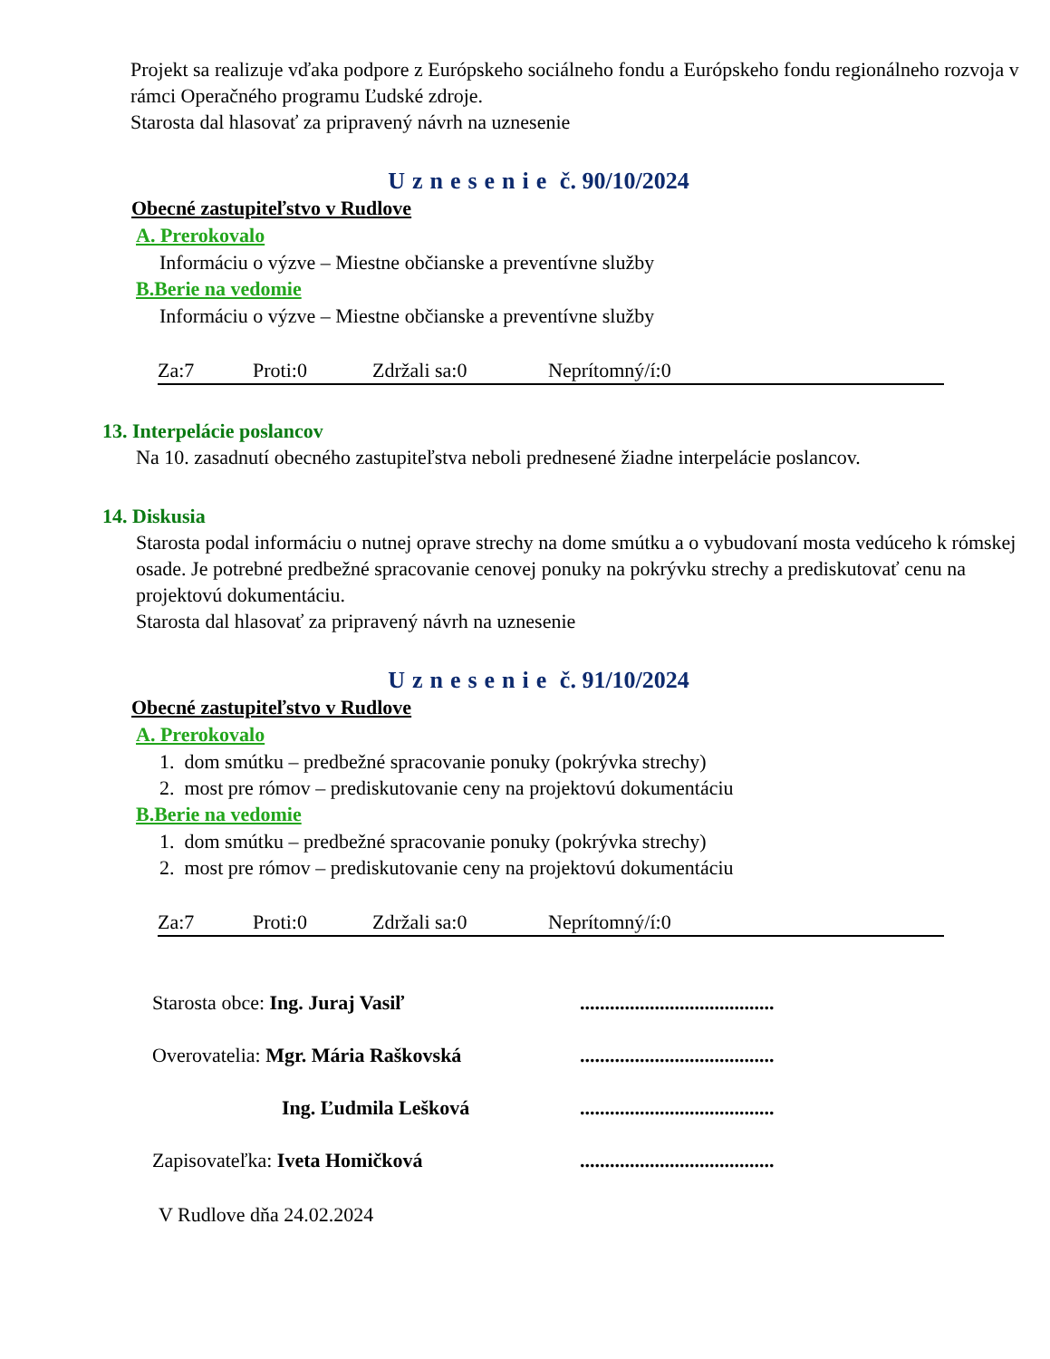Projekt sa realizuje vďaka podpore z Európskeho sociálneho fondu a Európskeho fondu regionálneho rozvoja v rámci Operačného programu Ľudské zdroje.
Starosta dal hlasovať za pripravený návrh na uznesenie
Uznesenie č. 90/10/2024
Obecné zastupiteľstvo v Rudlove
A. Prerokovalo
Informáciu o výzve – Miestne občianske a preventívne služby
B.Berie na vedomie
Informáciu o výzve – Miestne občianske a preventívne služby
Za:7 Proti:0 Zdržali sa:0 Neprítomný/í:0
13. Interpelácie poslancov
Na 10. zasadnutí obecného zastupiteľstva neboli prednesené žiadne interpelácie poslancov.
14. Diskusia
Starosta podal informáciu o nutnej oprave strechy na dome smútku a o vybudovaní mosta vedúceho k rómskej osade. Je potrebné predbežné spracovanie cenovej ponuky na pokrývku strechy a prediskutovať cenu na projektovú dokumentáciu.
Starosta dal hlasovať za pripravený návrh na uznesenie
Uznesenie č. 91/10/2024
Obecné zastupiteľstvo v Rudlove
A. Prerokovalo
1. dom smútku – predbežné spracovanie ponuky (pokrývka strechy)
2. most pre rómov – prediskutovanie ceny na projektovú dokumentáciu
B.Berie na vedomie
1. dom smútku – predbežné spracovanie ponuky (pokrývka strechy)
2. most pre rómov – prediskutovanie ceny na projektovú dokumentáciu
Za:7 Proti:0 Zdržali sa:0 Neprítomný/í:0
Starosta obce: Ing. Juraj Vasiľ.......................................
Overovatelia: Mgr. Mária Raškovská.......................................
Ing. Ľudmila Lešková.......................................
Zapisovateľka: Iveta Homičková.......................................
V Rudlove dňa 24.02.2024